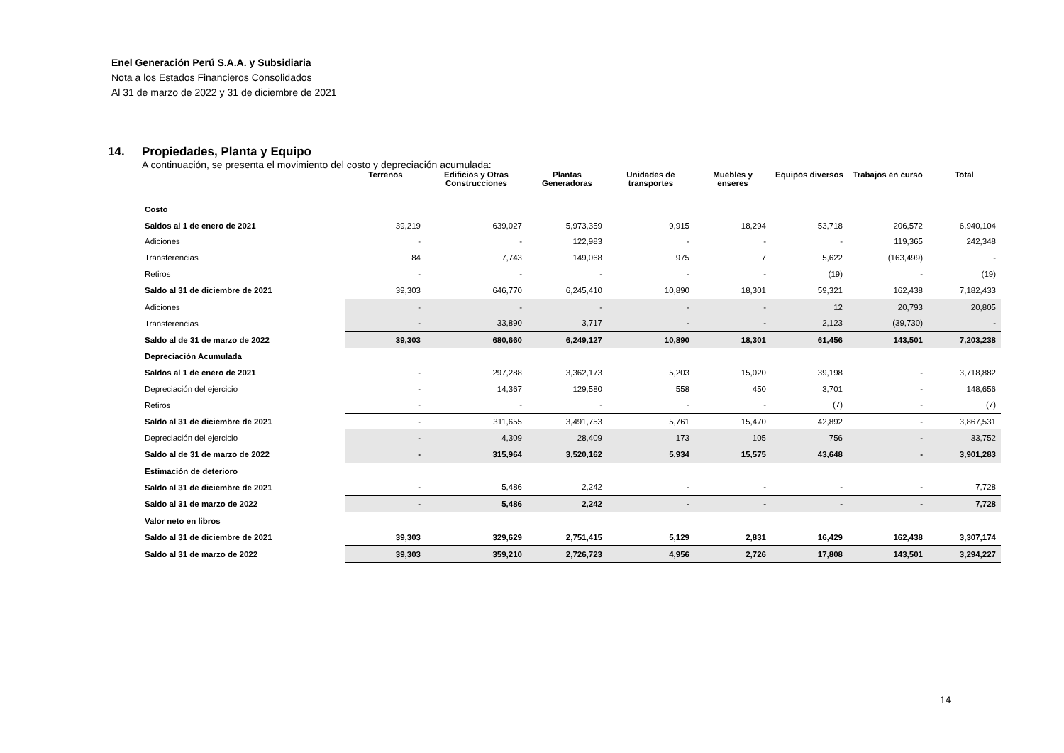Enel Generación Perú S.A.A. y Subsidiaria
Nota a los Estados Financieros Consolidados
Al 31 de marzo de 2022 y 31 de diciembre de 2021
14. Propiedades, Planta y Equipo
A continuación, se presenta el movimiento del costo y depreciación acumulada:
| | Terrenos | Edificios y Otras Construcciones | Plantas Generadoras | Unidades de transportes | Muebles y enseres | Equipos diversos | Trabajos en curso | Total |
| --- | --- | --- | --- | --- | --- | --- | --- | --- |
| Costo | | | | | | | | |
| Saldos al 1 de enero de 2021 | 39,219 | 639,027 | 5,973,359 | 9,915 | 18,294 | 53,718 | 206,572 | 6,940,104 |
| Adiciones | - | - | 122,983 | - | - | - | 119,365 | 242,348 |
| Transferencias | 84 | 7,743 | 149,068 | 975 | 7 | 5,622 | (163,499) | - |
| Retiros | - | - | - | - | - | (19) | - | (19) |
| Saldo al 31 de diciembre de 2021 | 39,303 | 646,770 | 6,245,410 | 10,890 | 18,301 | 59,321 | 162,438 | 7,182,433 |
| Adiciones | - | - | - | - | - | 12 | 20,793 | 20,805 |
| Transferencias | - | 33,890 | 3,717 | - | - | 2,123 | (39,730) | - |
| Saldo al de 31 de marzo de 2022 | 39,303 | 680,660 | 6,249,127 | 10,890 | 18,301 | 61,456 | 143,501 | 7,203,238 |
| Depreciación Acumulada | | | | | | | | |
| Saldos al 1 de enero de 2021 | - | 297,288 | 3,362,173 | 5,203 | 15,020 | 39,198 | - | 3,718,882 |
| Depreciación del ejercicio | - | 14,367 | 129,580 | 558 | 450 | 3,701 | - | 148,656 |
| Retiros | - | - | - | - | - | (7) | - | (7) |
| Saldo al 31 de diciembre de 2021 | - | 311,655 | 3,491,753 | 5,761 | 15,470 | 42,892 | - | 3,867,531 |
| Depreciación del ejercicio | - | 4,309 | 28,409 | 173 | 105 | 756 | - | 33,752 |
| Saldo al de 31 de marzo de 2022 | - | 315,964 | 3,520,162 | 5,934 | 15,575 | 43,648 | - | 3,901,283 |
| Estimación de deterioro | | | | | | | | |
| Saldo al 31 de diciembre de 2021 | - | 5,486 | 2,242 | - | - | - | - | 7,728 |
| Saldo al 31 de marzo de 2022 | - | 5,486 | 2,242 | - | - | - | - | 7,728 |
| Valor neto en libros | | | | | | | | |
| Saldo al 31 de diciembre de 2021 | 39,303 | 329,629 | 2,751,415 | 5,129 | 2,831 | 16,429 | 162,438 | 3,307,174 |
| Saldo al 31 de marzo de 2022 | 39,303 | 359,210 | 2,726,723 | 4,956 | 2,726 | 17,808 | 143,501 | 3,294,227 |
14